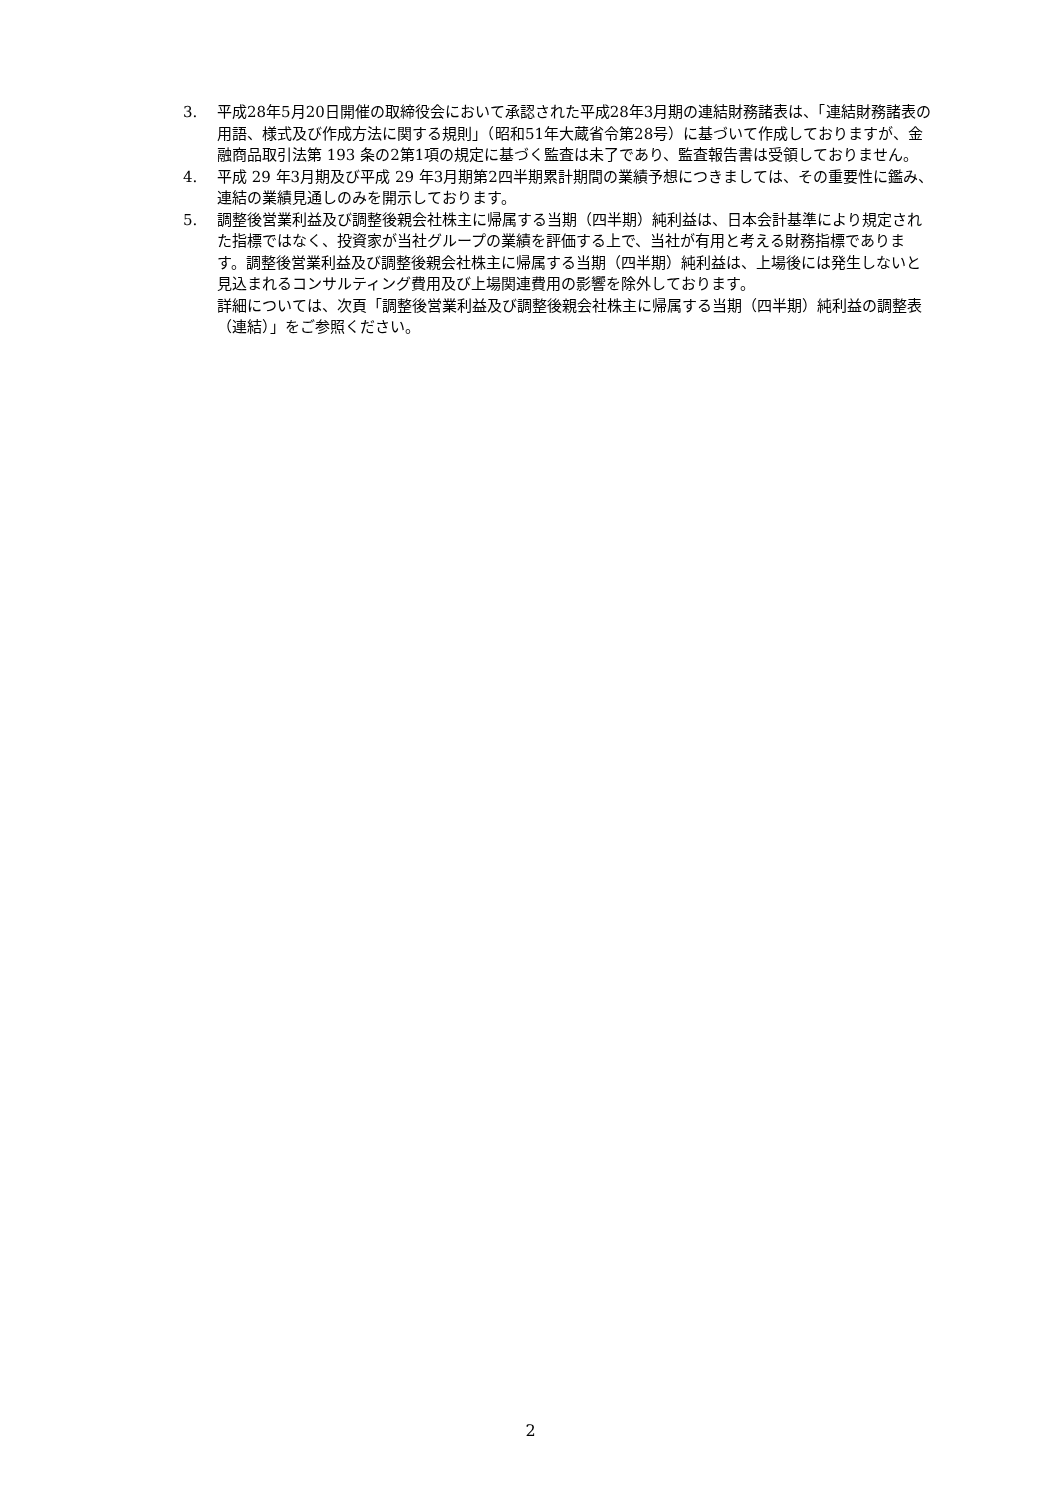3. 平成28年5月20日開催の取締役会において承認された平成28年3月期の連結財務諸表は、「連結財務諸表の用語、様式及び作成方法に関する規則」（昭和51年大蔵省令第28号）に基づいて作成しておりますが、金融商品取引法第 193 条の2第1項の規定に基づく監査は未了であり、監査報告書は受領しておりません。
4. 平成 29 年3月期及び平成 29 年3月期第2四半期累計期間の業績予想につきましては、その重要性に鑑み、連結の業績見通しのみを開示しております。
5. 調整後営業利益及び調整後親会社株主に帰属する当期（四半期）純利益は、日本会計基準により規定された指標ではなく、投資家が当社グループの業績を評価する上で、当社が有用と考える財務指標であります。調整後営業利益及び調整後親会社株主に帰属する当期（四半期）純利益は、上場後には発生しないと見込まれるコンサルティング費用及び上場関連費用の影響を除外しております。
詳細については、次頁「調整後営業利益及び調整後親会社株主に帰属する当期（四半期）純利益の調整表（連結）」をご参照ください。
2